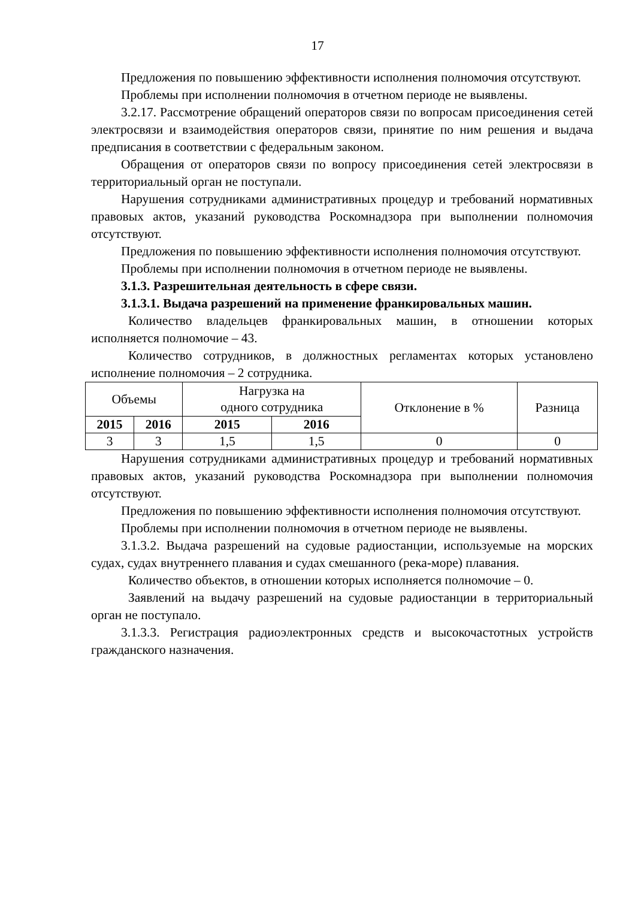17
Предложения по повышению эффективности исполнения полномочия отсутствуют.
Проблемы при исполнении полномочия в отчетном периоде не выявлены.
3.2.17. Рассмотрение обращений операторов связи по вопросам присоединения сетей электросвязи и взаимодействия операторов связи, принятие по ним решения и выдача предписания в соответствии с федеральным законом.
Обращения от операторов связи по вопросу присоединения сетей электросвязи в территориальный орган не поступали.
Нарушения сотрудниками административных процедур и требований нормативных правовых актов, указаний руководства Роскомнадзора при выполнении полномочия отсутствуют.
Предложения по повышению эффективности исполнения полномочия отсутствуют.
Проблемы при исполнении полномочия в отчетном периоде не выявлены.
3.1.3. Разрешительная деятельность в сфере связи.
3.1.3.1. Выдача разрешений на применение франкировальных машин.
Количество владельцев франкировальных машин, в отношении которых исполняется полномочие – 43.
Количество сотрудников, в должностных регламентах которых установлено исполнение полномочия – 2 сотрудника.
| Объемы | | Нагрузка на одного сотрудника | | Отклонение в % | Разница |
| --- | --- | --- | --- | --- | --- |
| 2015 | 2016 | 2015 | 2016 | | |
| 3 | 3 | 1,5 | 1,5 | 0 | 0 |
Нарушения сотрудниками административных процедур и требований нормативных правовых актов, указаний руководства Роскомнадзора при выполнении полномочия отсутствуют.
Предложения по повышению эффективности исполнения полномочия отсутствуют.
Проблемы при исполнении полномочия в отчетном периоде не выявлены.
3.1.3.2. Выдача разрешений на судовые радиостанции, используемые на морских судах, судах внутреннего плавания и судах смешанного (река-море) плавания.
Количество объектов, в отношении которых исполняется полномочие – 0.
Заявлений на выдачу разрешений на судовые радиостанции в территориальный орган не поступало.
3.1.3.3. Регистрация радиоэлектронных средств и высокочастотных устройств гражданского назначения.